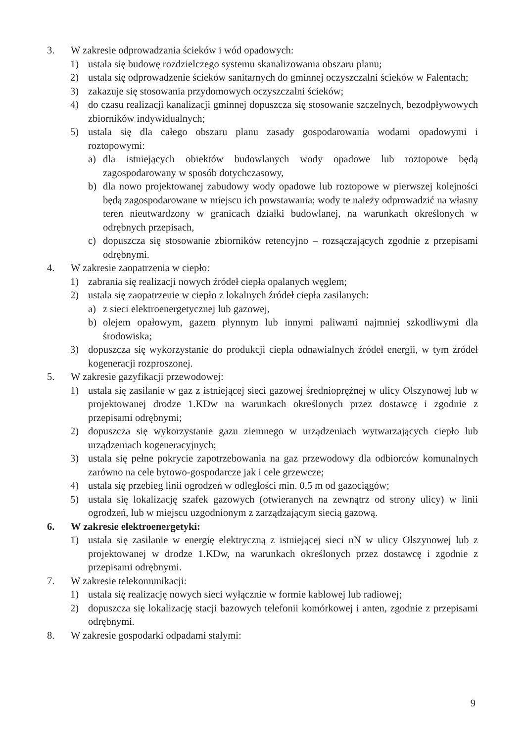3. W zakresie odprowadzania ścieków i wód opadowych:
1) ustala się budowę rozdzielczego systemu skanalizowania obszaru planu;
2) ustala się odprowadzenie ścieków sanitarnych do gminnej oczyszczalni ścieków w Falentach;
3) zakazuje się stosowania przydomowych oczyszczalni ścieków;
4) do czasu realizacji kanalizacji gminnej dopuszcza się stosowanie szczelnych, bezodpływowych zbiorników indywidualnych;
5) ustala się dla całego obszaru planu zasady gospodarowania wodami opadowymi i roztopowymi:
a) dla istniejących obiektów budowlanych wody opadowe lub roztopowe będą zagospodarowany w sposób dotychczasowy,
b) dla nowo projektowanej zabudowy wody opadowe lub roztopowe w pierwszej kolejności będą zagospodarowane w miejscu ich powstawania; wody te należy odprowadzić na własny teren nieutwardzony w granicach działki budowlanej, na warunkach określonych w odrębnych przepisach,
c) dopuszcza się stosowanie zbiorników retencyjno – rozsączających zgodnie z przepisami odrębnymi.
4. W zakresie zaopatrzenia w ciepło:
1) zabrania się realizacji nowych źródeł ciepła opalanych węglem;
2) ustala się zaopatrzenie w ciepło z lokalnych źródeł ciepła zasilanych:
a) z sieci elektroenergetycznej lub gazowej,
b) olejem opałowym, gazem płynnym lub innymi paliwami najmniej szkodliwymi dla środowiska;
3) dopuszcza się wykorzystanie do produkcji ciepła odnawialnych źródeł energii, w tym źródeł kogeneracji rozproszonej.
5. W zakresie gazyfikacji przewodowej:
1) ustala się zasilanie w gaz z istniejącej sieci gazowej średnioprężnej w ulicy Olszynowej lub w projektowanej drodze 1.KDw na warunkach określonych przez dostawcę i zgodnie z przepisami odrębnymi;
2) dopuszcza się wykorzystanie gazu ziemnego w urządzeniach wytwarzających ciepło lub urządzeniach kogeneracyjnych;
3) ustala się pełne pokrycie zapotrzebowania na gaz przewodowy dla odbiorców komunalnych zarówno na cele bytowo-gospodarcze jak i cele grzewcze;
4) ustala się przebieg linii ogrodzeń w odległości min. 0,5 m od gazociągów;
5) ustala się lokalizację szafek gazowych (otwieranych na zewnątrz od strony ulicy) w linii ogrodzeń, lub w miejscu uzgodnionym z zarządzającym siecią gazową.
6. W zakresie elektroenergetyki:
1) ustala się zasilanie w energię elektryczną z istniejącej sieci nN w ulicy Olszynowej lub z projektowanej w drodze 1.KDw, na warunkach określonych przez dostawcę i zgodnie z przepisami odrębnymi.
7. W zakresie telekomunikacji:
1) ustala się realizację nowych sieci wyłącznie w formie kablowej lub radiowej;
2) dopuszcza się lokalizację stacji bazowych telefonii komórkowej i anten, zgodnie z przepisami odrębnymi.
8. W zakresie gospodarki odpadami stałymi:
9